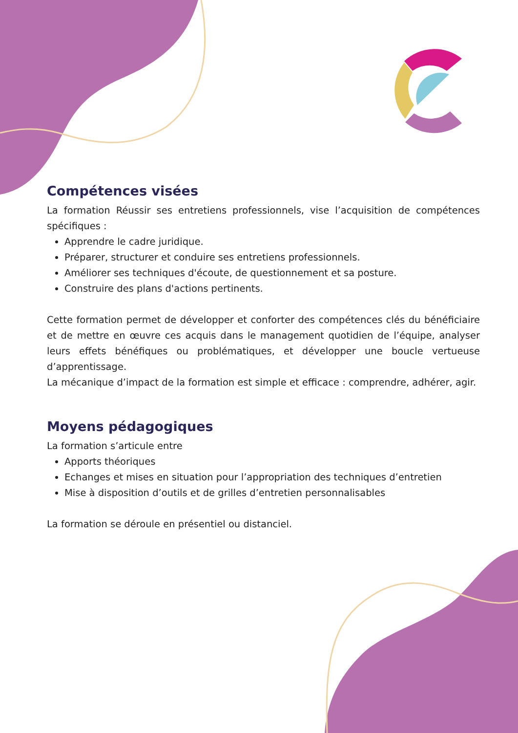Compétences visées
La formation Réussir ses entretiens professionnels, vise l’acquisition de compétences spécifiques :
Apprendre le cadre juridique.
Préparer, structurer et conduire ses entretiens professionnels.
Améliorer ses techniques d'écoute, de questionnement et sa posture.
Construire des plans d'actions pertinents.
Cette formation permet de développer et conforter des compétences clés du bénéficiaire et de mettre en œuvre ces acquis dans le management quotidien de l’équipe, analyser leurs effets bénéfiques ou problématiques, et développer une boucle vertueuse d’apprentissage.
La mécanique d’impact de la formation est simple et efficace : comprendre, adhérer, agir.
Moyens pédagogiques
La formation s’articule entre
Apports théoriques
Echanges et mises en situation pour l’appropriation des techniques d’entretien
Mise à disposition d’outils et de grilles d’entretien personnalisables
La formation se déroule en présentiel ou distanciel.